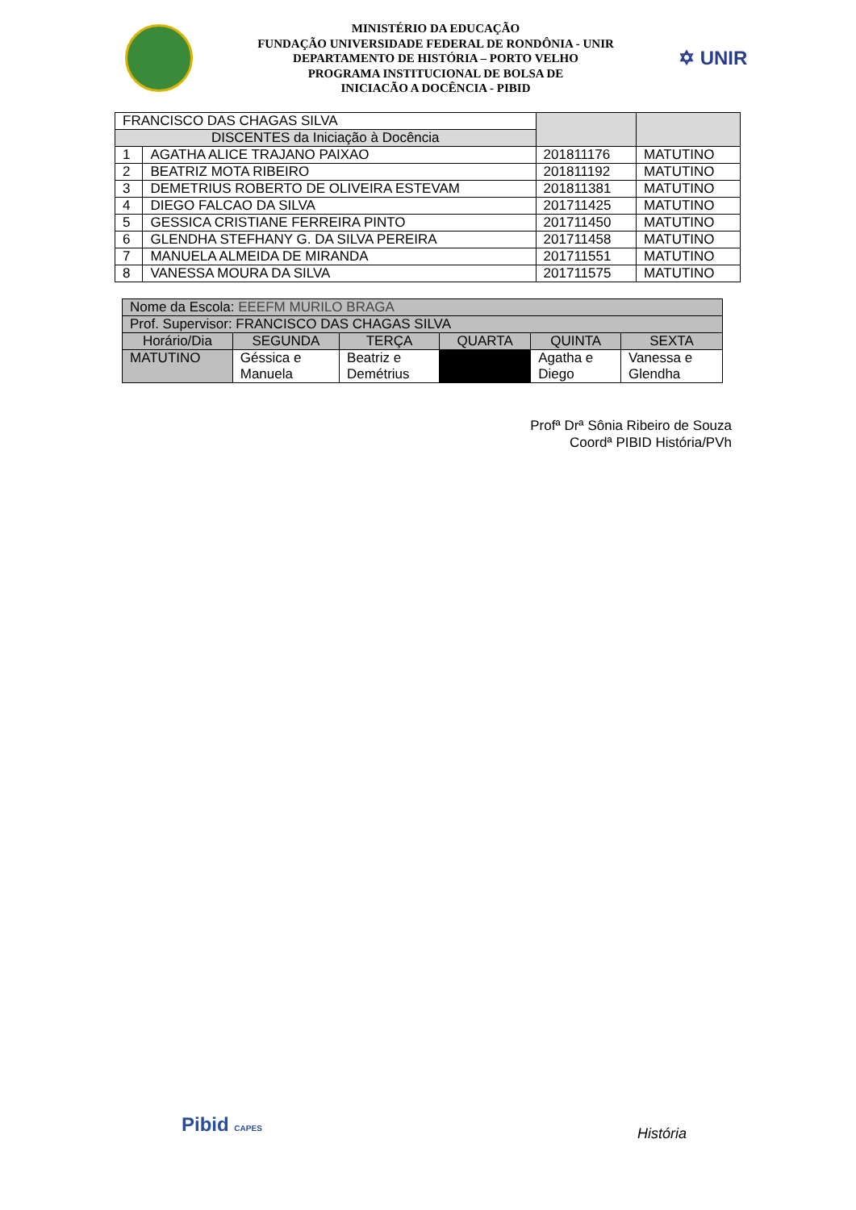MINISTÉRIO DA EDUCAÇÃO
FUNDAÇÃO UNIVERSIDADE FEDERAL DE RONDÔNIA - UNIR
DEPARTAMENTO DE HISTÓRIA – PORTO VELHO
PROGRAMA INSTITUCIONAL DE BOLSA DE
INICIACÃO A DOCÊNCIA - PIBID
✡ UNIR
| FRANCISCO DAS CHAGAS SILVA | | | |
| --- | --- | --- | --- |
| DISCENTES da Iniciação à Docência | | | |
| 1 | AGATHA ALICE TRAJANO PAIXAO | 201811176 | MATUTINO |
| 2 | BEATRIZ MOTA RIBEIRO | 201811192 | MATUTINO |
| 3 | DEMETRIUS ROBERTO DE OLIVEIRA ESTEVAM | 201811381 | MATUTINO |
| 4 | DIEGO FALCAO DA SILVA | 201711425 | MATUTINO |
| 5 | GESSICA CRISTIANE FERREIRA PINTO | 201711450 | MATUTINO |
| 6 | GLENDHA STEFHANY G. DA SILVA PEREIRA | 201711458 | MATUTINO |
| 7 | MANUELA ALMEIDA DE MIRANDA | 201711551 | MATUTINO |
| 8 | VANESSA MOURA DA SILVA | 201711575 | MATUTINO |
| Nome da Escola: EEEFM MURILO BRAGA | | | | | |
| --- | --- | --- | --- | --- | --- |
| Prof. Supervisor: FRANCISCO DAS CHAGAS SILVA | | | | | |
| Horário/Dia | SEGUNDA | TERÇA | QUARTA | QUINTA | SEXTA |
| MATUTINO | Géssica e Manuela | Beatriz e Demétrius | | Agatha e Diego | Vanessa e Glendha |
Profª Drª Sônia Ribeiro de Souza
Coordª PIBID História/PVh
Pibid CAPES História